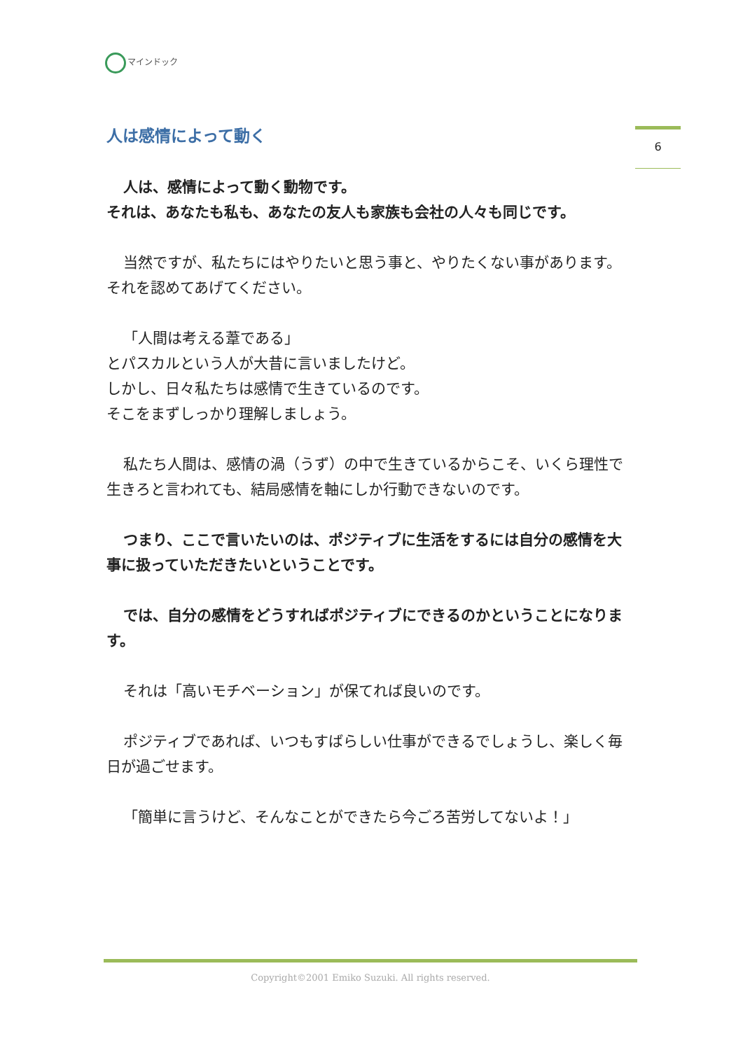マインドック
6
人は感情によって動く
人は、感情によって動く動物です。
それは、あなたも私も、あなたの友人も家族も会社の人々も同じです。
当然ですが、私たちにはやりたいと思う事と、やりたくない事があります。それを認めてあげてください。
「人間は考える葦である」
とパスカルという人が大昔に言いましたけど。
しかし、日々私たちは感情で生きているのです。
そこをまずしっかり理解しましょう。
私たち人間は、感情の渦（うず）の中で生きているからこそ、いくら理性で生きろと言われても、結局感情を軸にしか行動できないのです。
つまり、ここで言いたいのは、ポジティブに生活をするには自分の感情を大事に扱っていただきたいということです。
では、自分の感情をどうすればポジティブにできるのかということになります。
それは「高いモチベーション」が保てれば良いのです。
ポジティブであれば、いつもすばらしい仕事ができるでしょうし、楽しく毎日が過ごせます。
「簡単に言うけど、そんなことができたら今ごろ苦労してないよ！」
Copyright©2001 Emiko Suzuki. All rights reserved.